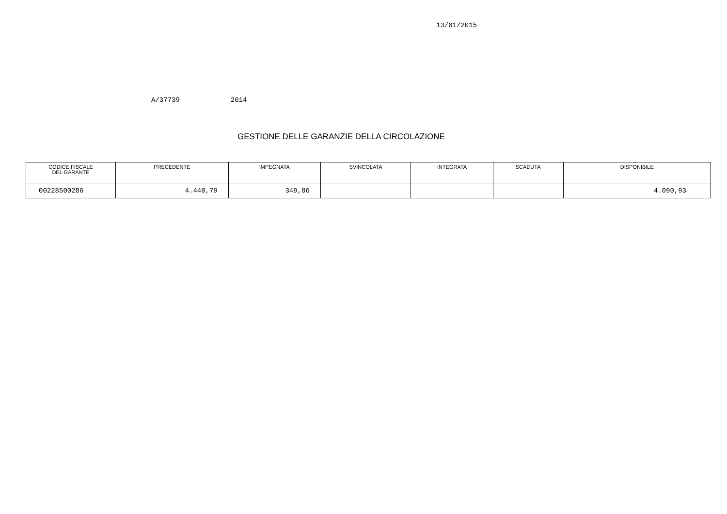13/01/2015
A/37739 2014
GESTIONE DELLE GARANZIE DELLA CIRCOLAZIONE
| CODICE FISCALE DEL GARANTE | PRECEDENTE | IMPEGNATA | SVINCOLATA | INTEGRATA | SCADUTA | DISPONIBILE |
| --- | --- | --- | --- | --- | --- | --- |
| 00228500286 | 4.440,79 | 349,86 | | | | 4.090,93 |